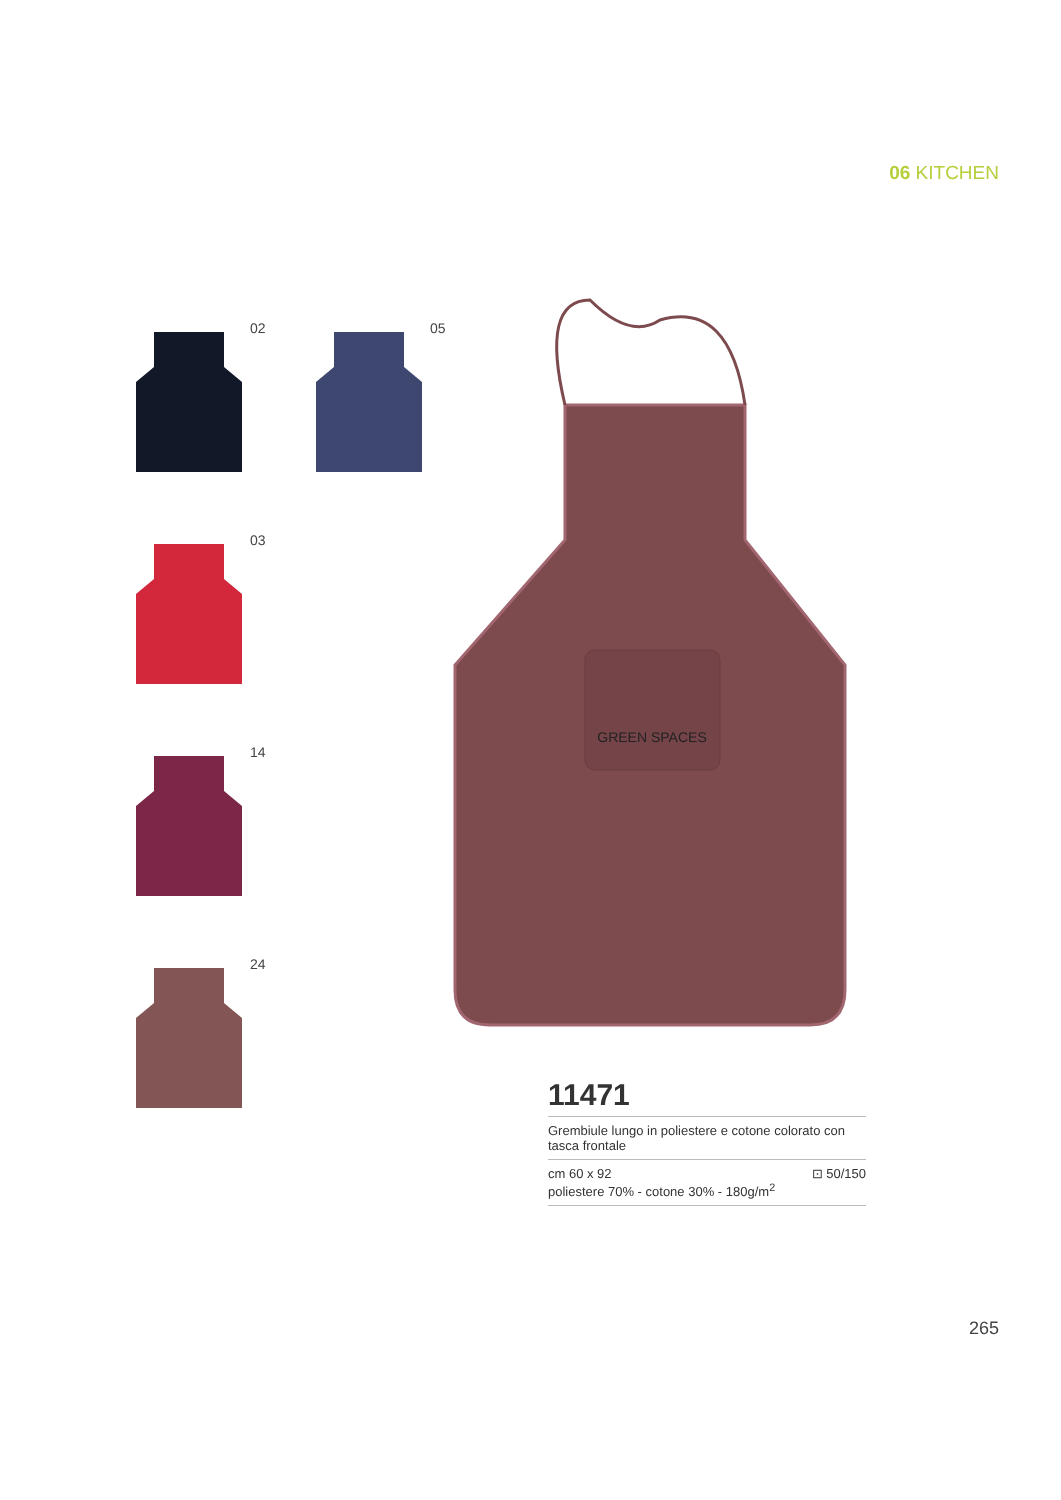06 KITCHEN
02
05
03
14
24
GREEN SPACES
11471
Grembiule lungo in poliestere e cotone colorato con tasca frontale
cm 60 x 92
poliestere 70% - cotone 30% - 180g/m<sup>2</sup>
⊡ 50/150
265